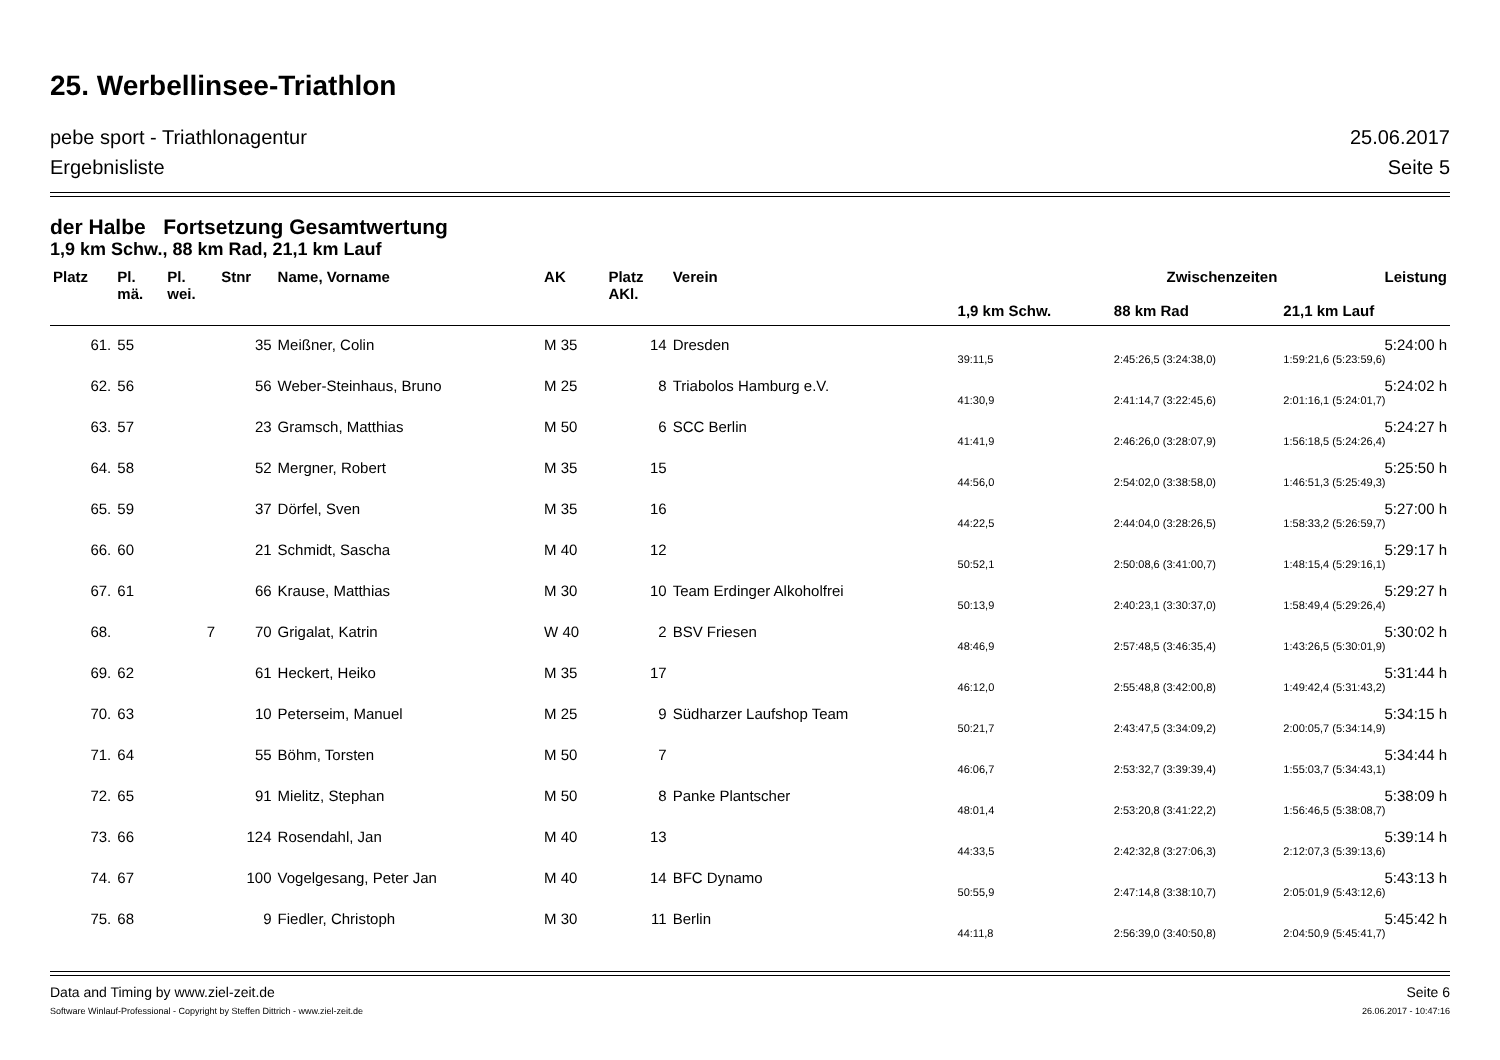25. Werbellinsee-Triathlon
pebe sport - Triathlonagentur 25.06.2017
Ergebnisliste Seite 5
der Halbe Fortsetzung Gesamtwertung
1,9 km Schw., 88 km Rad, 21,1 km Lauf
| Platz | Pl. mä. | Pl. wei. | Stnr | Name, Vorname | AK | Platz AKl. | Verein | Zwischenzeiten | | Leistung |
| --- | --- | --- | --- | --- | --- | --- | --- | --- | --- | --- |
| | | | | | | | | 1,9 km Schw. | 88 km Rad | 21,1 km Lauf |
| 61. | 55 | | 35 | Meißner, Colin | M 35 | 14 | Dresden | | | 5:24:00 h |
| | | | | | | | | 39:11,5 | 2:45:26,5 (3:24:38,0) | 1:59:21,6 (5:23:59,6) |
| 62. | 56 | | 56 | Weber-Steinhaus, Bruno | M 25 | 8 | Triabolos Hamburg e.V. | | | 5:24:02 h |
| | | | | | | | | 41:30,9 | 2:41:14,7 (3:22:45,6) | 2:01:16,1 (5:24:01,7) |
| 63. | 57 | | 23 | Gramsch, Matthias | M 50 | 6 | SCC Berlin | | | 5:24:27 h |
| | | | | | | | | 41:41,9 | 2:46:26,0 (3:28:07,9) | 1:56:18,5 (5:24:26,4) |
| 64. | 58 | | 52 | Mergner, Robert | M 35 | 15 | | | | 5:25:50 h |
| | | | | | | | | 44:56,0 | 2:54:02,0 (3:38:58,0) | 1:46:51,3 (5:25:49,3) |
| 65. | 59 | | 37 | Dörfel, Sven | M 35 | 16 | | | | 5:27:00 h |
| | | | | | | | | 44:22,5 | 2:44:04,0 (3:28:26,5) | 1:58:33,2 (5:26:59,7) |
| 66. | 60 | | 21 | Schmidt, Sascha | M 40 | 12 | | | | 5:29:17 h |
| | | | | | | | | 50:52,1 | 2:50:08,6 (3:41:00,7) | 1:48:15,4 (5:29:16,1) |
| 67. | 61 | | 66 | Krause, Matthias | M 30 | 10 | Team Erdinger Alkoholfrei | | | 5:29:27 h |
| | | | | | | | | 50:13,9 | 2:40:23,1 (3:30:37,0) | 1:58:49,4 (5:29:26,4) |
| 68. | | 7 | 70 | Grigalat, Katrin | W 40 | 2 | BSV Friesen | | | 5:30:02 h |
| | | | | | | | | 48:46,9 | 2:57:48,5 (3:46:35,4) | 1:43:26,5 (5:30:01,9) |
| 69. | 62 | | 61 | Heckert, Heiko | M 35 | 17 | | | | 5:31:44 h |
| | | | | | | | | 46:12,0 | 2:55:48,8 (3:42:00,8) | 1:49:42,4 (5:31:43,2) |
| 70. | 63 | | 10 | Peterseim, Manuel | M 25 | 9 | Südharzer Laufshop Team | | | 5:34:15 h |
| | | | | | | | | 50:21,7 | 2:43:47,5 (3:34:09,2) | 2:00:05,7 (5:34:14,9) |
| 71. | 64 | | 55 | Böhm, Torsten | M 50 | 7 | | | | 5:34:44 h |
| | | | | | | | | 46:06,7 | 2:53:32,7 (3:39:39,4) | 1:55:03,7 (5:34:43,1) |
| 72. | 65 | | 91 | Mielitz, Stephan | M 50 | 8 | Panke Plantscher | | | 5:38:09 h |
| | | | | | | | | 48:01,4 | 2:53:20,8 (3:41:22,2) | 1:56:46,5 (5:38:08,7) |
| 73. | 66 | | 124 | Rosendahl, Jan | M 40 | 13 | | | | 5:39:14 h |
| | | | | | | | | 44:33,5 | 2:42:32,8 (3:27:06,3) | 2:12:07,3 (5:39:13,6) |
| 74. | 67 | | 100 | Vogelgesang, Peter Jan | M 40 | 14 | BFC Dynamo | | | 5:43:13 h |
| | | | | | | | | 50:55,9 | 2:47:14,8 (3:38:10,7) | 2:05:01,9 (5:43:12,6) |
| 75. | 68 | | 9 | Fiedler, Christoph | M 30 | 11 | Berlin | | | 5:45:42 h |
| | | | | | | | | 44:11,8 | 2:56:39,0 (3:40:50,8) | 2:04:50,9 (5:45:41,7) |
Data and Timing by www.ziel-zeit.de Seite 6
Software Winlauf-Professional - Copyright by Steffen Dittrich - www.ziel-zeit.de 26.06.2017 - 10:47:16